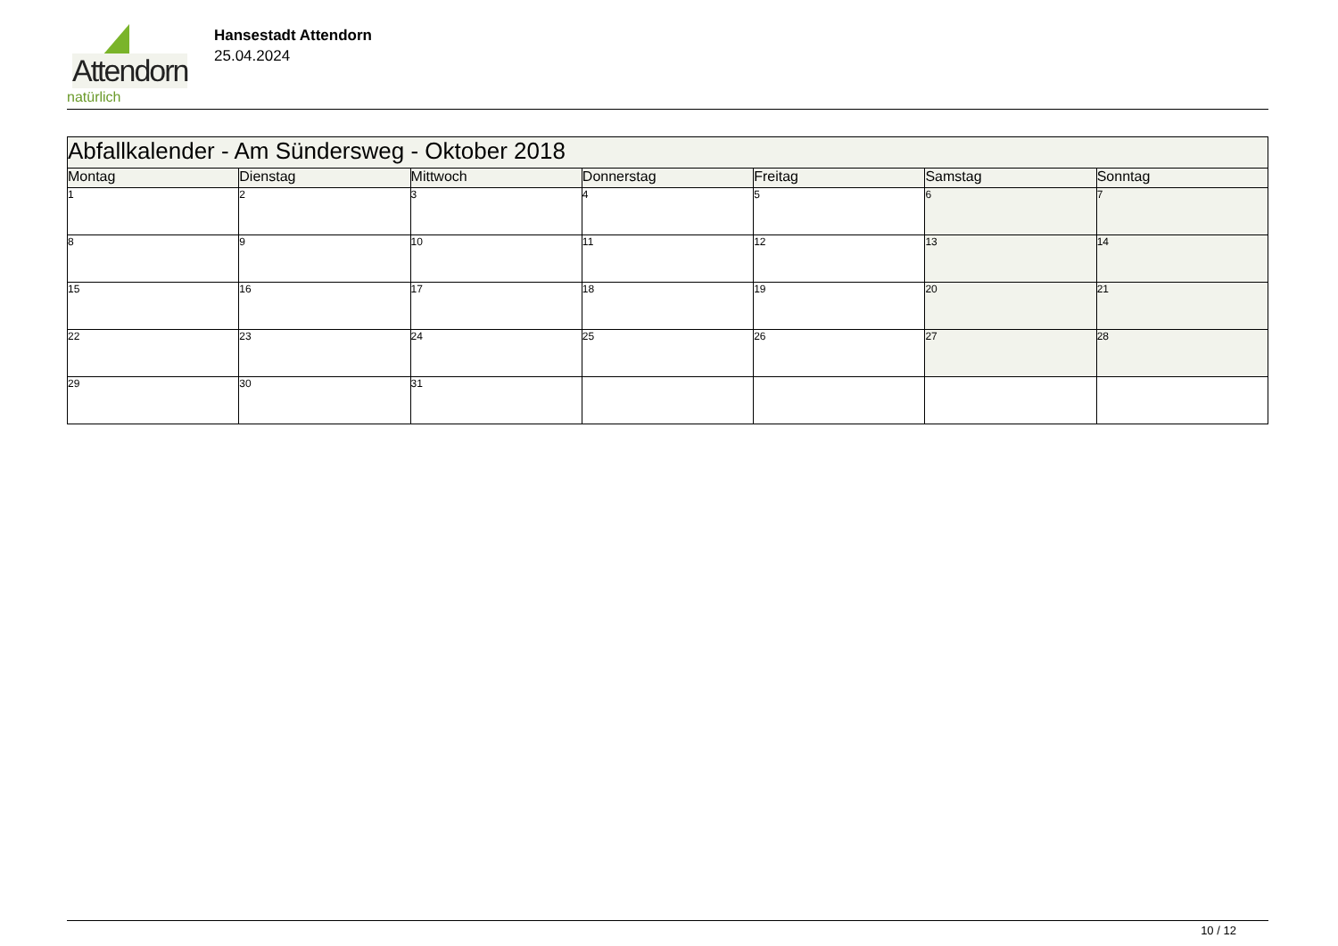Attendorn
natürlich
Hansestadt Attendorn
25.04.2024
| Abfallkalender - Am Sündersweg - Oktober 2018 | | | | | | |
| Montag | Dienstag | Mittwoch | Donnerstag | Freitag | Samstag | Sonntag |
| 1 | 2 | 3 | 4 | 5 | 6 | 7 |
| 8 | 9 | 10 | 11 | 12 | 13 | 14 |
| 15 | 16 | 17 | 18 | 19 | 20 | 21 |
| 22 | 23 | 24 | 25 | 26 | 27 | 28 |
| 29 | 30 | 31 | | | | |
10 / 12